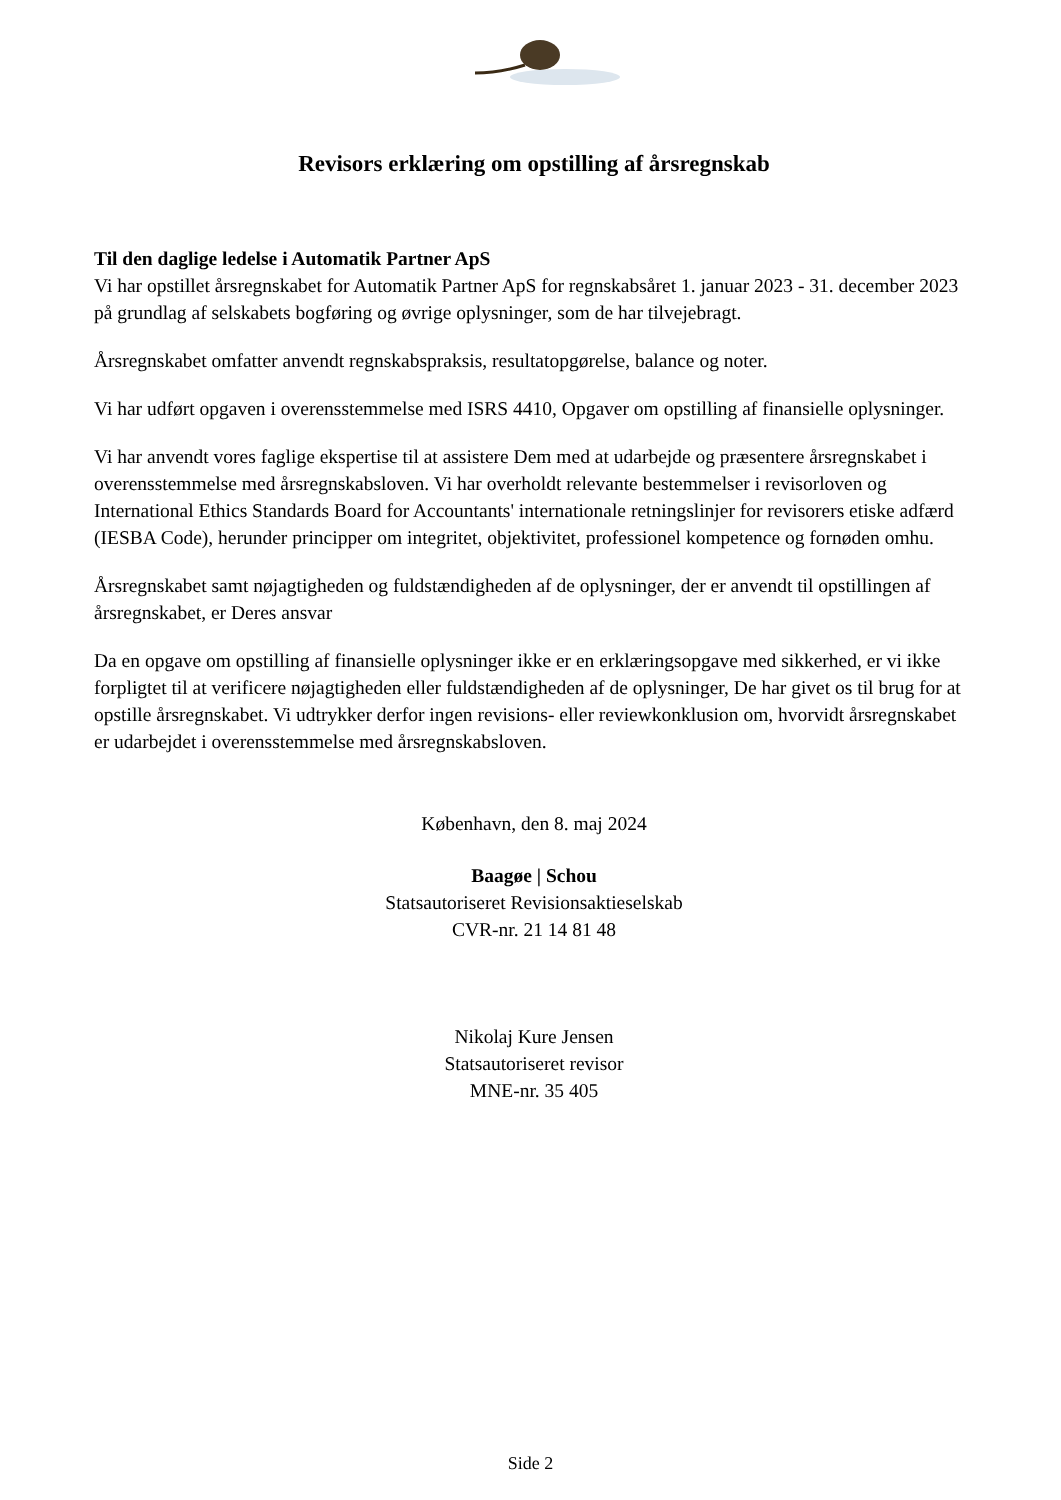Revisors erklæring om opstilling af årsregnskab
Til den daglige ledelse i Automatik Partner ApS
Vi har opstillet årsregnskabet for Automatik Partner ApS for regnskabsåret 1. januar 2023 - 31. december 2023 på grundlag af selskabets bogføring og øvrige oplysninger, som de har tilvejebragt.
Årsregnskabet omfatter anvendt regnskabspraksis, resultatopgørelse, balance og noter.
Vi har udført opgaven i overensstemmelse med ISRS 4410, Opgaver om opstilling af finansielle oplysninger.
Vi har anvendt vores faglige ekspertise til at assistere Dem med at udarbejde og præsentere årsregnskabet i overensstemmelse med årsregnskabsloven. Vi har overholdt relevante bestemmelser i revisorloven og International Ethics Standards Board for Accountants' internationale retningslinjer for revisorers etiske adfærd (IESBA Code), herunder principper om integritet, objektivitet, professionel kompetence og fornøden omhu.
Årsregnskabet samt nøjagtigheden og fuldstændigheden af de oplysninger, der er anvendt til opstillingen af årsregnskabet, er Deres ansvar
Da en opgave om opstilling af finansielle oplysninger ikke er en erklæringsopgave med sikkerhed, er vi ikke forpligtet til at verificere nøjagtigheden eller fuldstændigheden af de oplysninger, De har givet os til brug for at opstille årsregnskabet. Vi udtrykker derfor ingen revisions- eller reviewkonklusion om, hvorvidt årsregnskabet er udarbejdet i overensstemmelse med årsregnskabsloven.
København, den 8. maj 2024
Baagøe | Schou
Statsautoriseret Revisionsaktieselskab
CVR-nr. 21 14 81 48
Nikolaj Kure Jensen
Statsautoriseret revisor
MNE-nr. 35 405
Side 2